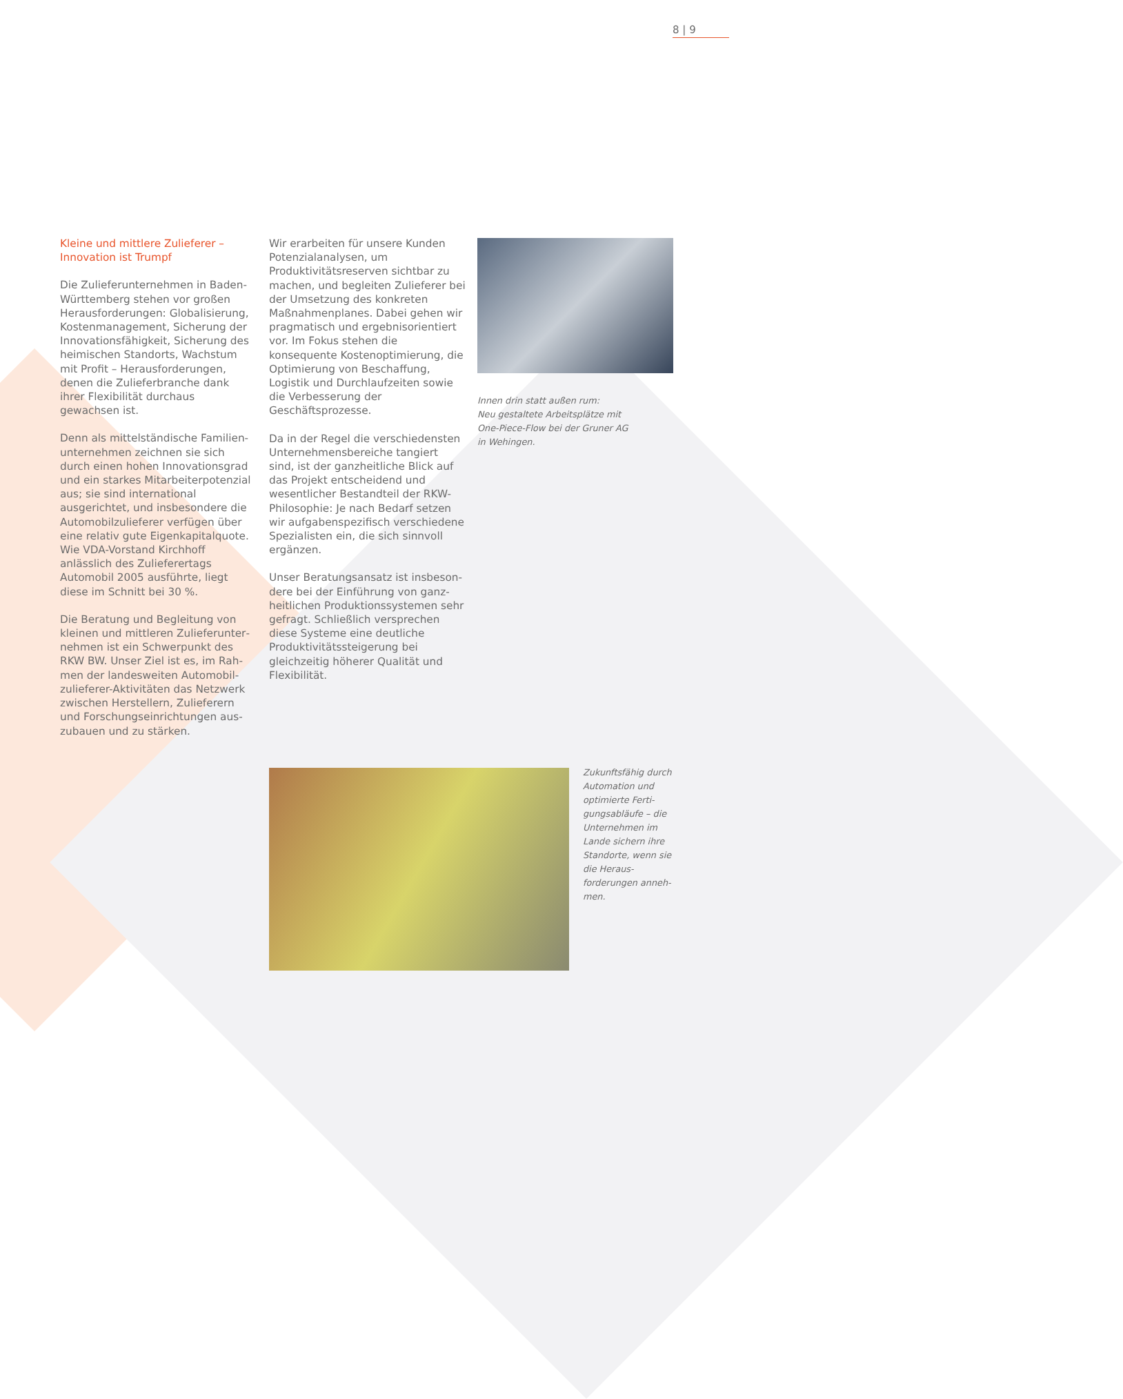8 | 9
Kleine und mittlere Zulieferer –
Innovation ist Trumpf
Die Zulieferunternehmen in Baden-Württemberg stehen vor großen Herausforderungen: Globalisierung, Kostenmanagement, Sicherung der Innovationsfähigkeit, Sicherung des heimischen Standorts, Wachstum mit Profit – Herausforderungen, denen die Zulieferbranche dank ihrer Flexibilität durchaus gewachsen ist.
Denn als mittelständische Familien­unternehmen zeichnen sie sich durch einen hohen Innovationsgrad und ein starkes Mitarbeiterpotenzial aus; sie sind international ausgerichtet, und insbesondere die Automobilzulieferer verfügen über eine relativ gute Eigen­kapitalquote. Wie VDA-Vorstand Kirchhoff anlässlich des Zulieferer­tags Automobil 2005 ausführte, liegt diese im Schnitt bei 30 %.
Die Beratung und Begleitung von kleinen und mittleren Zulieferunter­nehmen ist ein Schwerpunkt des RKW BW. Unser Ziel ist es, im Rah­men der landesweiten Automobil­zulieferer-Aktivitäten das Netzwerk zwischen Herstellern, Zulieferern und Forschungseinrichtungen aus­zubauen und zu stärken.
Wir erarbeiten für unsere Kunden Potenzialanalysen, um Produktivitäts­reserven sichtbar zu machen, und begleiten Zulieferer bei der Umset­zung des konkreten Maßnahmen­planes. Dabei gehen wir pragmatisch und ergebnisorientiert vor. Im Fokus stehen die konsequente Kosten­optimierung, die Optimierung von Beschaffung, Logistik und Durch­laufzeiten sowie die Verbesserung der Geschäftsprozesse.
Da in der Regel die verschiedensten Unternehmensbereiche tangiert sind, ist der ganzheitliche Blick auf das Projekt entscheidend und wesent­licher Bestandteil der RKW-Philo­sophie: Je nach Bedarf setzen wir aufgabenspezifisch verschiedene Spezialisten ein, die sich sinnvoll ergänzen.
Unser Beratungsansatz ist insbeson­dere bei der Einführung von ganz­heitlichen Produktionssystemen sehr gefragt. Schließlich versprechen diese Systeme eine deutliche Produktivi­tätssteigerung bei gleichzeitig höherer Qualität und Flexibilität.
Innen drin statt außen rum:
Neu gestaltete Arbeitsplätze mit
One-Piece-Flow bei der Gruner AG
in Wehingen.
Zukunftsfähig durch Automation und optimierte Ferti­gungsabläufe – die Unternehmen im Lande sichern ihre Standorte, wenn sie die Heraus­forderungen anneh­men.